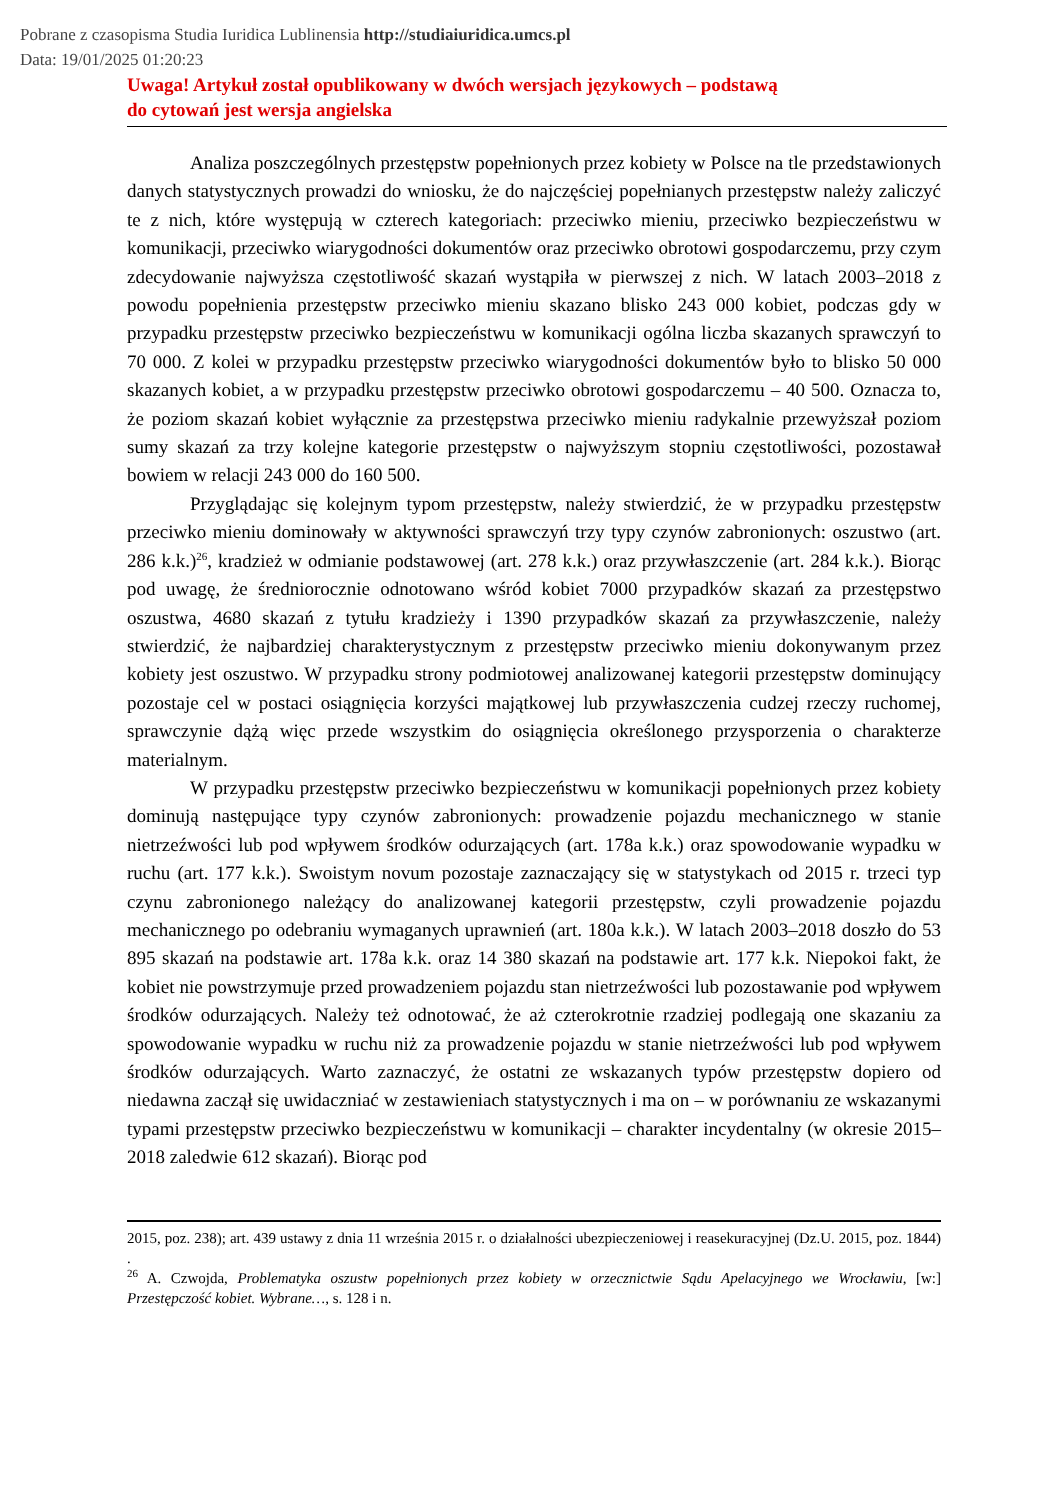Pobrane z czasopisma Studia Iuridica Lublinensia http://studiaiuridica.umcs.pl
Data: 19/01/2025 01:20:23
Uwaga! Artykuł został opublikowany w dwóch wersjach językowych – podstawą
do cytowań jest wersja angielska
Analiza poszczególnych przestępstw popełnionych przez kobiety w Polsce na tle przedstawionych danych statystycznych prowadzi do wniosku, że do najczęściej popełnianych przestępstw należy zaliczyć te z nich, które występują w czterech kategoriach: przeciwko mieniu, przeciwko bezpieczeństwu w komunikacji, przeciwko wiarygodności dokumentów oraz przeciwko obrotowi gospodarczemu, przy czym zdecydowanie najwyższa częstotliwość skazań wystąpiła w pierwszej z nich. W latach 2003–2018 z powodu popełnienia przestępstw przeciwko mieniu skazano blisko 243 000 kobiet, podczas gdy w przypadku przestępstw przeciwko bezpieczeństwu w komunikacji ogólna liczba skazanych sprawczyń to 70 000. Z kolei w przypadku przestępstw przeciwko wiarygodności dokumentów było to blisko 50 000 skazanych kobiet, a w przypadku przestępstw przeciwko obrotowi gospodarczemu – 40 500. Oznacza to, że poziom skazań kobiet wyłącznie za przestępstwa przeciwko mieniu radykalnie przewyższał poziom sumy skazań za trzy kolejne kategorie przestępstw o najwyższym stopniu częstotliwości, pozostawał bowiem w relacji 243 000 do 160 500.
Przyglądając się kolejnym typom przestępstw, należy stwierdzić, że w przypadku przestępstw przeciwko mieniu dominowały w aktywności sprawczyń trzy typy czynów zabronionych: oszustwo (art. 286 k.k.)<sup>26</sup>, kradzież w odmianie podstawowej (art. 278 k.k.) oraz przywłaszczenie (art. 284 k.k.). Biorąc pod uwagę, że średniorocznie odnotowano wśród kobiet 7000 przypadków skazań za przestępstwo oszustwa, 4680 skazań z tytułu kradzieży i 1390 przypadków skazań za przywłaszczenie, należy stwierdzić, że najbardziej charakterystycznym z przestępstw przeciwko mieniu dokonywanym przez kobiety jest oszustwo. W przypadku strony podmiotowej analizowanej kategorii przestępstw dominujący pozostaje cel w postaci osiągnięcia korzyści majątkowej lub przywłaszczenia cudzej rzeczy ruchomej, sprawczynie dążą więc przede wszystkim do osiągnięcia określonego przysporzenia o charakterze materialnym.
W przypadku przestępstw przeciwko bezpieczeństwu w komunikacji popełnionych przez kobiety dominują następujące typy czynów zabronionych: prowadzenie pojazdu mechanicznego w stanie nietrzeźwości lub pod wpływem środków odurzających (art. 178a k.k.) oraz spowodowanie wypadku w ruchu (art. 177 k.k.). Swoistym novum pozostaje zaznaczający się w statystykach od 2015 r. trzeci typ czynu zabronionego należący do analizowanej kategorii przestępstw, czyli prowadzenie pojazdu mechanicznego po odebraniu wymaganych uprawnień (art. 180a k.k.). W latach 2003–2018 doszło do 53 895 skazań na podstawie art. 178a k.k. oraz 14 380 skazań na podstawie art. 177 k.k. Niepokoi fakt, że kobiet nie powstrzymuje przed prowadzeniem pojazdu stan nietrzeźwości lub pozostawanie pod wpływem środków odurzających. Należy też odnotować, że aż czterokrotnie rzadziej podlegają one skazaniu za spowodowanie wypadku w ruchu niż za prowadzenie pojazdu w stanie nietrzeźwości lub pod wpływem środków odurzających. Warto zaznaczyć, że ostatni ze wskazanych typów przestępstw dopiero od niedawna zaczął się uwidaczniać w zestawieniach statystycznych i ma on – w porównaniu ze wskazanymi typami przestępstw przeciwko bezpieczeństwu w komunikacji – charakter incydentalny (w okresie 2015–2018 zaledwie 612 skazań). Biorąc pod
2015, poz. 238); art. 439 ustawy z dnia 11 września 2015 r. o działalności ubezpieczeniowej i reasekuracyjnej (Dz.U. 2015, poz. 1844) .
<sup>26</sup> A. Czwojda, Problematyka oszustw popełnionych przez kobiety w orzecznictwie Sądu Apelacyjnego we Wrocławiu, [w:] Przestępczość kobiet. Wybrane…, s. 128 i n.